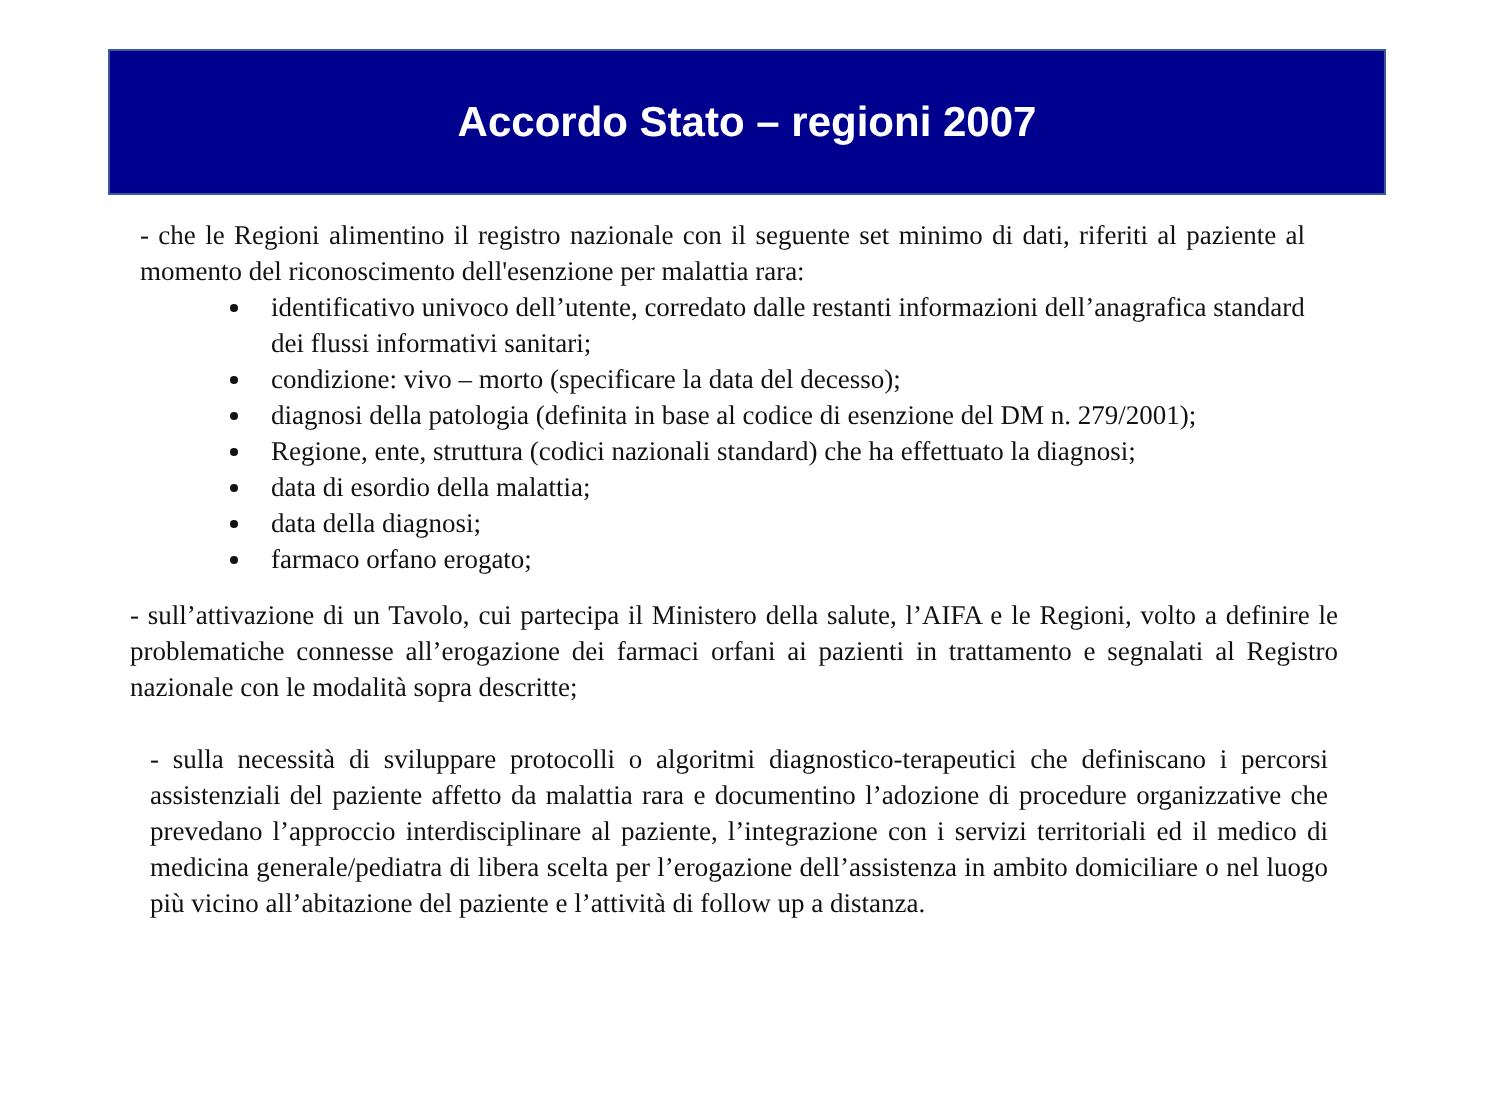Accordo Stato – regioni 2007
- che le Regioni alimentino il registro nazionale con il seguente set minimo di dati, riferiti al paziente al momento del riconoscimento dell'esenzione per malattia rara:
identificativo univoco dell’utente, corredato dalle restanti informazioni dell’anagrafica standard dei flussi informativi sanitari;
condizione: vivo – morto (specificare la data del decesso);
diagnosi della patologia (definita in base al codice di esenzione del DM n. 279/2001);
Regione, ente, struttura (codici nazionali standard) che ha effettuato la diagnosi;
data di esordio della malattia;
data della diagnosi;
farmaco orfano erogato;
- sull’attivazione di un Tavolo, cui partecipa il Ministero della salute, l’AIFA e le Regioni, volto a definire le problematiche connesse all’erogazione dei farmaci orfani ai pazienti in trattamento e segnalati al Registro nazionale con le modalità sopra descritte;
- sulla necessità di sviluppare protocolli o algoritmi diagnostico-terapeutici che definiscano i percorsi assistenziali del paziente affetto da malattia rara e documentino l’adozione di procedure organizzative che prevedano l’approccio interdisciplinare al paziente, l’integrazione con i servizi territoriali ed il medico di medicina generale/pediatra di libera scelta per l’erogazione dell’assistenza in ambito domiciliare o nel luogo più vicino all’abitazione del paziente e l’attività di follow up a distanza.